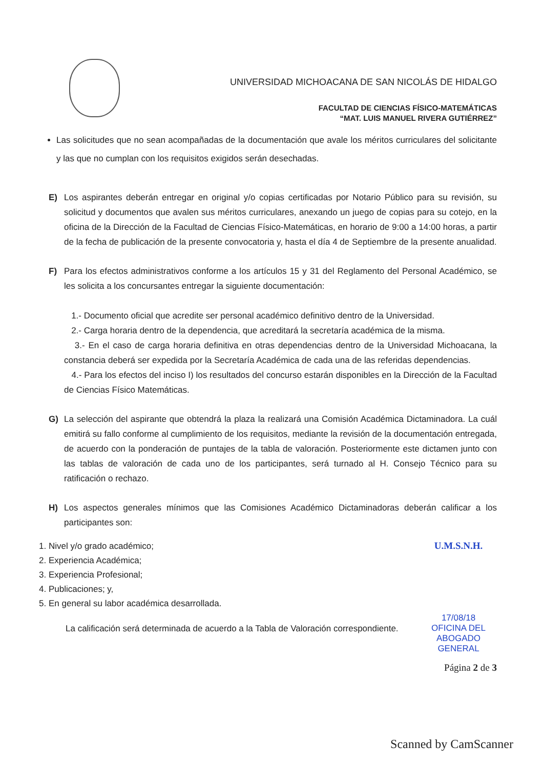UNIVERSIDAD MICHOACANA DE SAN NICOLÁS DE HIDALGO
FACULTAD DE CIENCIAS FÍSICO-MATEMÁTICAS
“MAT. LUIS MANUEL RIVERA GUTIÉRREZ”
Las solicitudes que no sean acompañadas de la documentación que avale los méritos curriculares del solicitante y las que no cumplan con los requisitos exigidos serán desechadas.
E) Los aspirantes deberán entregar en original y/o copias certificadas por Notario Público para su revisión, su solicitud y documentos que avalen sus méritos curriculares, anexando un juego de copias para su cotejo, en la oficina de la Dirección de la Facultad de Ciencias Físico-Matemáticas, en horario de 9:00 a 14:00 horas, a partir de la fecha de publicación de la presente convocatoria y, hasta el día 4 de Septiembre de la presente anualidad.
F) Para los efectos administrativos conforme a los artículos 15 y 31 del Reglamento del Personal Académico, se les solicita a los concursantes entregar la siguiente documentación:
1.- Documento oficial que acredite ser personal académico definitivo dentro de la Universidad.
2.- Carga horaria dentro de la dependencia, que acreditará la secretaría académica de la misma.
3.- En el caso de carga horaria definitiva en otras dependencias dentro de la Universidad Michoacana, la constancia deberá ser expedida por la Secretaría Académica de cada una de las referidas dependencias.
4.- Para los efectos del inciso I) los resultados del concurso estarán disponibles en la Dirección de la Facultad de Ciencias Físico Matemáticas.
G) La selección del aspirante que obtendrá la plaza la realizará una Comisión Académica Dictaminadora. La cuál emitirá su fallo conforme al cumplimiento de los requisitos, mediante la revisión de la documentación entregada, de acuerdo con la ponderación de puntajes de la tabla de valoración. Posteriormente este dictamen junto con las tablas de valoración de cada uno de los participantes, será turnado al H. Consejo Técnico para su ratificación o rechazo.
H) Los aspectos generales mínimos que las Comisiones Académico Dictaminadoras deberán calificar a los participantes son:
1. Nivel y/o grado académico;
2. Experiencia Académica;
3. Experiencia Profesional;
4. Publicaciones; y,
5. En general su labor académica desarrollada.
La calificación será determinada de acuerdo a la Tabla de Valoración correspondiente.
U.M.S.N.H.
17/08/18
OFICINA DEL ABOGADO
GENERAL
Página 2 de 3
Scanned by CamScanner